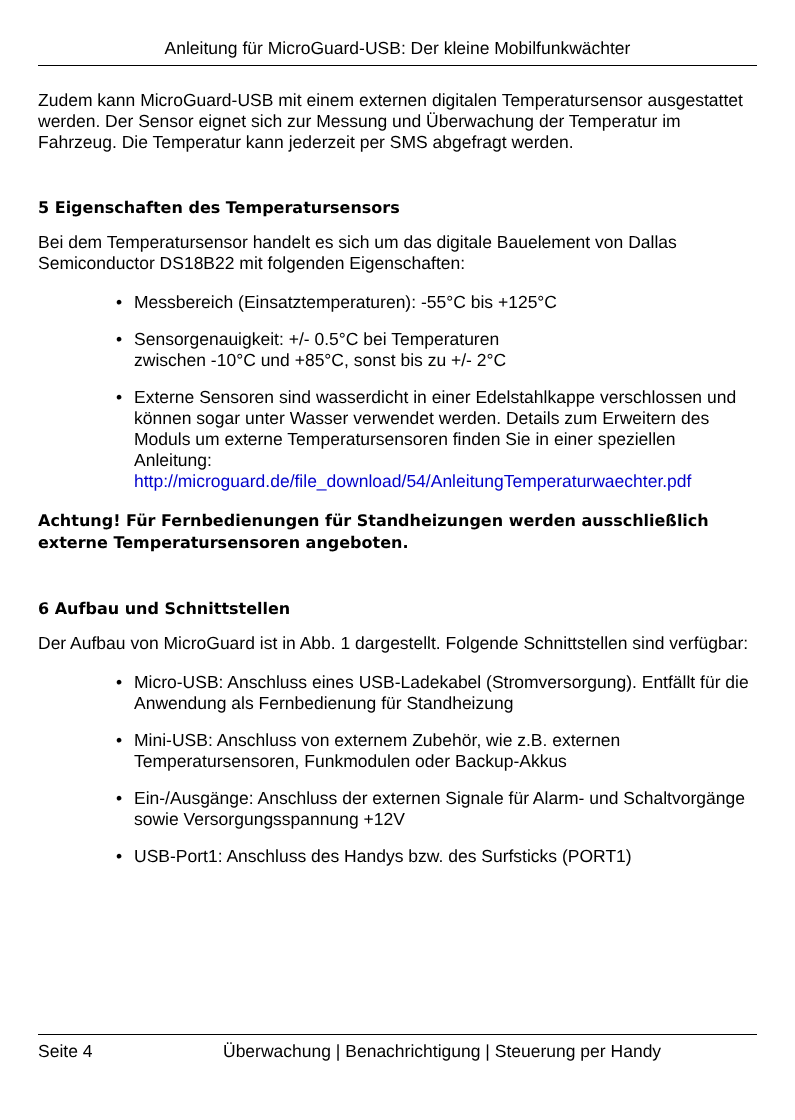Anleitung für MicroGuard-USB: Der kleine Mobilfunkwächter
Zudem kann MicroGuard-USB mit einem externen digitalen Temperatursensor ausgestattet werden. Der Sensor eignet sich zur Messung und Überwachung der Temperatur im Fahrzeug. Die Temperatur kann jederzeit per SMS abgefragt werden.
5 Eigenschaften des Temperatursensors
Bei dem Temperatursensor handelt es sich um das digitale Bauelement von Dallas Semiconductor DS18B22 mit folgenden Eigenschaften:
• Messbereich (Einsatztemperaturen): -55°C bis +125°C
• Sensorgenauigkeit: +/- 0.5°C bei Temperaturen
zwischen -10°C und +85°C, sonst bis zu +/- 2°C
• Externe Sensoren sind wasserdicht in einer Edelstahlkappe verschlossen und können sogar unter Wasser verwendet werden. Details zum Erweitern des Moduls um externe Temperatursensoren finden Sie in einer speziellen Anleitung: http://microguard.de/file_download/54/AnleitungTemperaturwaechter.pdf
Achtung! Für Fernbedienungen für Standheizungen werden ausschließlich externe Temperatursensoren angeboten.
6 Aufbau und Schnittstellen
Der Aufbau von MicroGuard ist in Abb. 1 dargestellt. Folgende Schnittstellen sind verfügbar:
• Micro-USB: Anschluss eines USB-Ladekabel (Stromversorgung). Entfällt für die Anwendung als Fernbedienung für Standheizung
• Mini-USB: Anschluss von externem Zubehör, wie z.B. externen Temperatursensoren, Funkmodulen oder Backup-Akkus
• Ein-/Ausgänge: Anschluss der externen Signale für Alarm- und Schaltvorgänge sowie Versorgungsspannung +12V
• USB-Port1: Anschluss des Handys bzw. des Surfsticks (PORT1)
Seite 4 Überwachung | Benachrichtigung | Steuerung per Handy